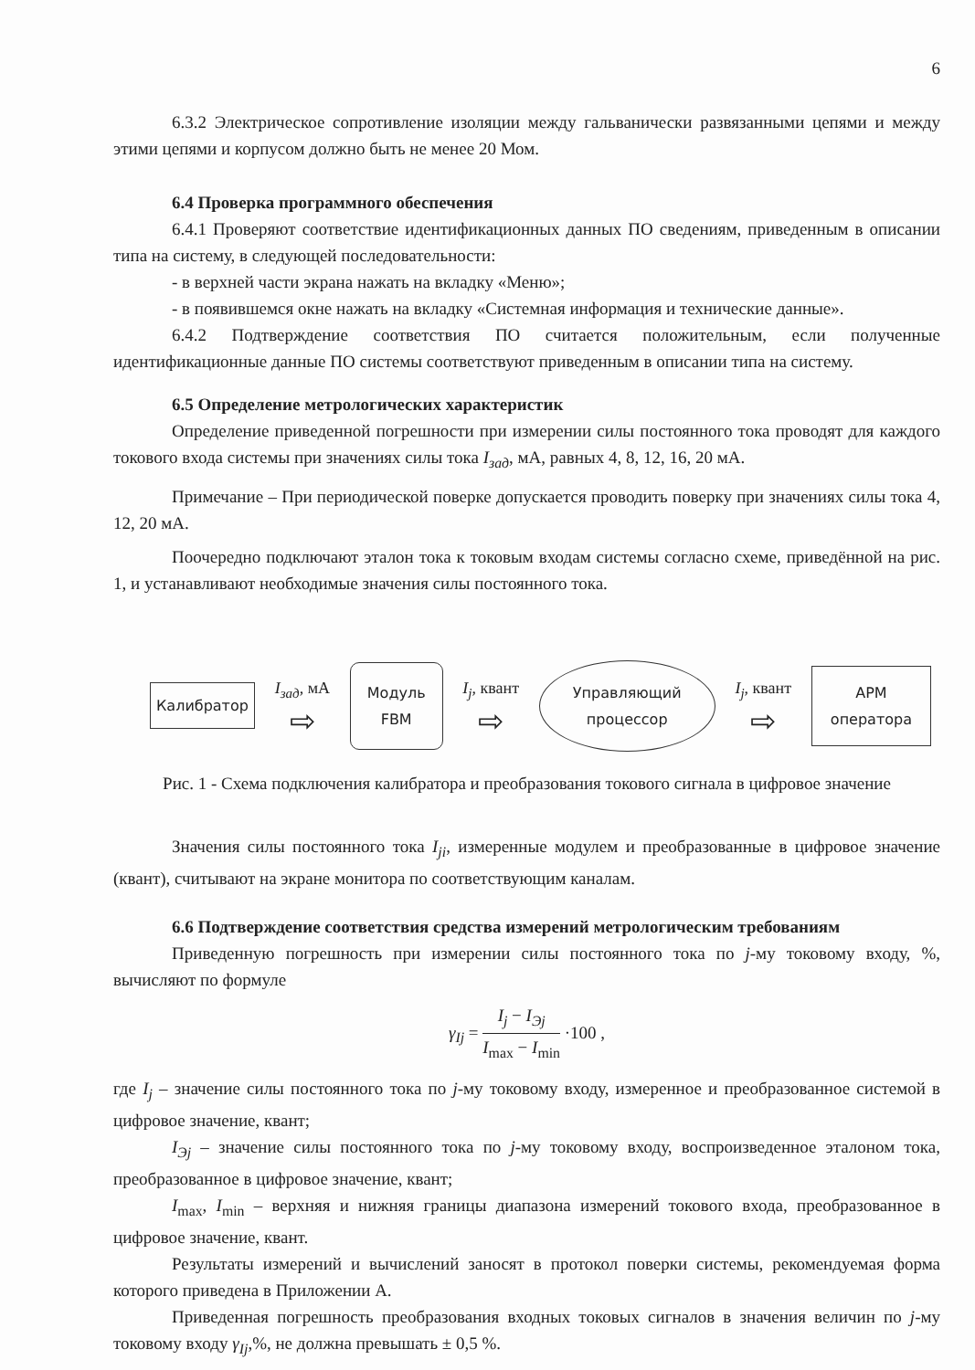6
6.3.2 Электрическое сопротивление изоляции между гальванически развязанными цепями и между этими цепями и корпусом должно быть не менее 20 Мом.
6.4 Проверка программного обеспечения
6.4.1 Проверяют соответствие идентификационных данных ПО сведениям, приведенным в описании типа на систему, в следующей последовательности:
- в верхней части экрана нажать на вкладку «Меню»;
- в появившемся окне нажать на вкладку «Системная информация и технические данные».
6.4.2 Подтверждение соответствия ПО считается положительным, если полученные идентификационные данные ПО системы соответствуют приведенным в описании типа на систему.
6.5 Определение метрологических характеристик
Определение приведенной погрешности при измерении силы постоянного тока проводят для каждого токового входа системы при значениях силы тока I<sub>зад</sub>, мА, равных 4, 8, 12, 16, 20 мА.
Примечание – При периодической поверке допускается проводить поверку при значениях силы тока 4, 12, 20 мА.
Поочередно подключают эталон тока к токовым входам системы согласно схеме, приведённой на рис. 1, и устанавливают необходимые значения силы постоянного тока.
Калибратор
I<sub>зад</sub>, мА
⇨
Модуль
FBM
I<sub>j</sub>, квант
⇨
Управляющий
процессор
I<sub>j</sub>, квант
⇨
АРМ
оператора
Рис. 1 - Схема подключения калибратора и преобразования токового сигнала в цифровое значение
Значения силы постоянного тока I<sub>ji</sub>, измеренные модулем и преобразованные в цифровое значение (квант), считывают на экране монитора по соответствующим каналам.
6.6 Подтверждение соответствия средства измерений метрологическим требованиям
Приведенную погрешность при измерении силы постоянного тока по j-му токовому входу, %, вычисляют по формуле
γ<sub>Ij</sub> =
I<sub>j</sub> − I<sub>Эj</sub>
I<sub>max</sub> − I<sub>min</sub>
·100 ,
где I<sub>j</sub> – значение силы постоянного тока по j-му токовому входу, измеренное и преобразованное системой в цифровое значение, квант;
I<sub>Эj</sub> – значение силы постоянного тока по j-му токовому входу, воспроизведенное эталоном тока, преобразованное в цифровое значение, квант;
I<sub>max</sub>, I<sub>min</sub> – верхняя и нижняя границы диапазона измерений токового входа, преобразованное в цифровое значение, квант.
Результаты измерений и вычислений заносят в протокол поверки системы, рекомендуемая форма которого приведена в Приложении А.
Приведенная погрешность преобразования входных токовых сигналов в значения величин по j-му токовому входу γ<sub>Ij</sub>,%, не должна превышать ± 0,5 %.